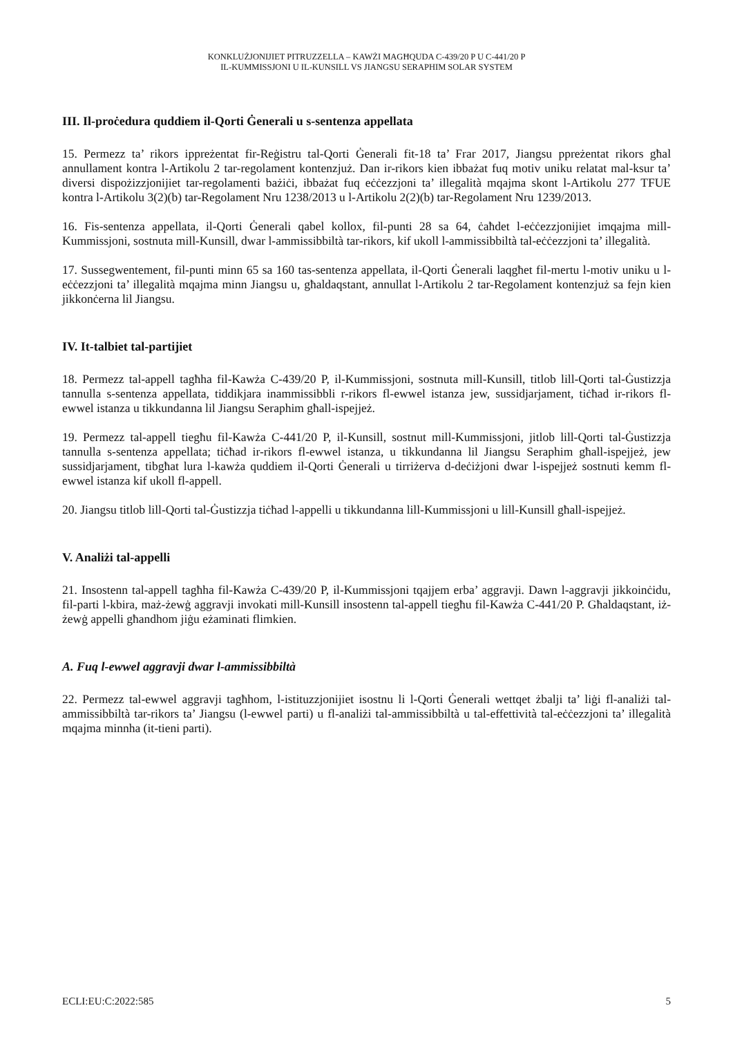KONKLUŻJONIJIET PITRUZZELLA – KAWŻI MAGĦQUDA C-439/20 P U C-441/20 P
IL-KUMMISSJONI U IL-KUNSILL VS JIANGSU SERAPHIM SOLAR SYSTEM
III. Il-proċedura quddiem il-Qorti Ġenerali u s-sentenza appellata
15. Permezz ta’ rikors ippreżentat fir-Reġistru tal-Qorti Ġenerali fit-18 ta’ Frar 2017, Jiangsu ppreżentat rikors għal annullament kontra l-Artikolu 2 tar-regolament kontenzjuż. Dan ir-rikors kien ibbażat fuq motiv uniku relatat mal-ksur ta’ diversi dispożizzjonijiet tar-regolamenti bażiċi, ibbażat fuq eċċezzjoni ta’ illegalità mqajma skont l-Artikolu 277 TFUE kontra l-Artikolu 3(2)(b) tar-Regolament Nru 1238/2013 u l-Artikolu 2(2)(b) tar-Regolament Nru 1239/2013.
16. Fis-sentenza appellata, il-Qorti Ġenerali qabel kollox, fil-punti 28 sa 64, ċaħdet l-eċċezzjonijiet imqajma mill-Kummissjoni, sostnuta mill-Kunsill, dwar l-ammissibbiltà tar-rikors, kif ukoll l-ammissibbiltà tal-eċċezzjoni ta’ illegalità.
17. Sussegwentement, fil-punti minn 65 sa 160 tas-sentenza appellata, il-Qorti Ġenerali laqgħet fil-mertu l-motiv uniku u l-eċċezzjoni ta’ illegalità mqajma minn Jiangsu u, għaldaqstant, annullat l-Artikolu 2 tar-Regolament kontenzjuż sa fejn kien jikkonċerna lil Jiangsu.
IV. It-talbiet tal-partijiet
18. Permezz tal-appell tagħha fil-Kawża C-439/20 P, il-Kummissjoni, sostnuta mill-Kunsill, titlob lill-Qorti tal-Ġustizzja tannulla s-sentenza appellata, tiddikjara inammissibbli r-rikors fl-ewwel istanza jew, sussidjarjament, tiċħad ir-rikors fl-ewwel istanza u tikkundanna lil Jiangsu Seraphim għall-ispejjeż.
19. Permezz tal-appell tiegħu fil-Kawża C-441/20 P, il-Kunsill, sostnut mill-Kummissjoni, jitlob lill-Qorti tal-Ġustizzja tannulla s-sentenza appellata; tiċħad ir-rikors fl-ewwel istanza, u tikkundanna lil Jiangsu Seraphim għall-ispejjeż, jew sussidjarjament, tibgħat lura l-kawża quddiem il-Qorti Ġenerali u tirriżerva d-deċiżjoni dwar l-ispejjeż sostnuti kemm fl-ewwel istanza kif ukoll fl-appell.
20. Jiangsu titlob lill-Qorti tal-Ġustizzja tiċħad l-appelli u tikkundanna lill-Kummissjoni u lill-Kunsill għall-ispejjeż.
V. Analiżi tal-appelli
21. Insostenn tal-appell tagħha fil-Kawża C-439/20 P, il-Kummissjoni tqajjem erba’ aggravji. Dawn l-aggravji jikkoinċidu, fil-parti l-kbira, maż-żewġ aggravji invokati mill-Kunsill insostenn tal-appell tiegħu fil-Kawża C-441/20 P. Għaldaqstant, iż-żewġ appelli għandhom jiġu eżaminati flimkien.
A. Fuq l-ewwel aggravji dwar l-ammissibbiltà
22. Permezz tal-ewwel aggravji tagħhom, l-istituzzjonijiet isostnu li l-Qorti Ġenerali wettqet żbalji ta’ liġi fl-analiżi tal-ammissibbiltà tar-rikors ta’ Jiangsu (l-ewwel parti) u fl-analiżi tal-ammissibbiltà u tal-effettività tal-eċċezzjoni ta’ illegalità mqajma minnha (it-tieni parti).
ECLI:EU:C:2022:585 5